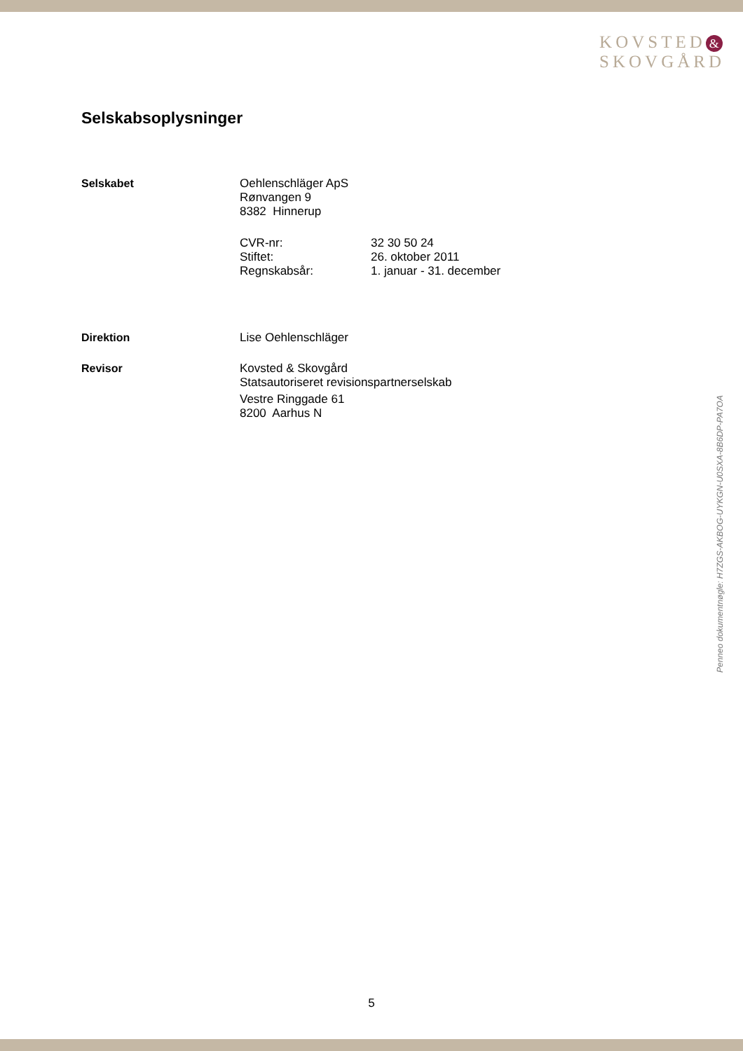KOVSTED &
SKOVGÅRD
Selskabsoplysninger
Selskabet Oehlenschläger ApS
Rønvangen 9
8382 Hinnerup
CVR-nr:
32 30 50 24
Stiftet:
26. oktober 2011
Regnskabsår:
1. januar - 31. december
Direktion Lise Oehlenschläger
Revisor Kovsted & Skovgård
Statsautoriseret revisionspartnerselskab
Vestre Ringgade 61
8200 Aarhus N
Penneo dokumentnøgle: H7ZGS-AKBOG-UYKGN-U0SXA-8B6DP-PA7OA
5